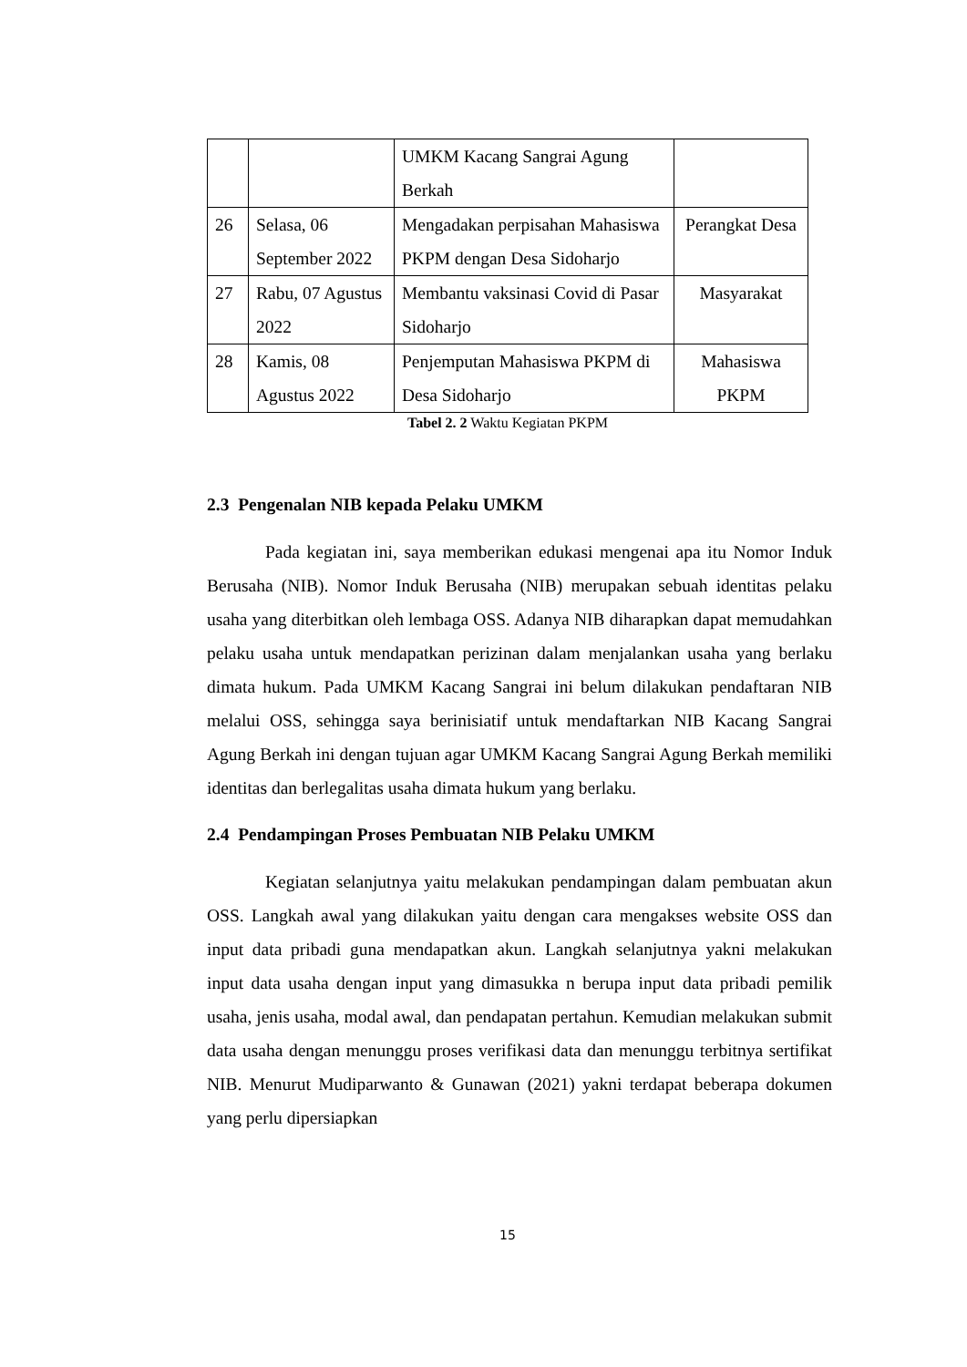| | | UMKM Kacang Sangrai Agung Berkah | |
| 26 | Selasa, 06 September 2022 | Mengadakan perpisahan Mahasiswa PKPM dengan Desa Sidoharjo | Perangkat Desa |
| 27 | Rabu, 07 Agustus 2022 | Membantu vaksinasi Covid di Pasar Sidoharjo | Masyarakat |
| 28 | Kamis, 08 Agustus 2022 | Penjemputan Mahasiswa PKPM di Desa Sidoharjo | Mahasiswa PKPM |
Tabel 2. 2 Waktu Kegiatan PKPM
2.3 Pengenalan NIB kepada Pelaku UMKM
Pada kegiatan ini, saya memberikan edukasi mengenai apa itu Nomor Induk Berusaha (NIB). Nomor Induk Berusaha (NIB) merupakan sebuah identitas pelaku usaha yang diterbitkan oleh lembaga OSS. Adanya NIB diharapkan dapat memudahkan pelaku usaha untuk mendapatkan perizinan dalam menjalankan usaha yang berlaku dimata hukum. Pada UMKM Kacang Sangrai ini belum dilakukan pendaftaran NIB melalui OSS, sehingga saya berinisiatif untuk mendaftarkan NIB Kacang Sangrai Agung Berkah ini dengan tujuan agar UMKM Kacang Sangrai Agung Berkah memiliki identitas dan berlegalitas usaha dimata hukum yang berlaku.
2.4 Pendampingan Proses Pembuatan NIB Pelaku UMKM
Kegiatan selanjutnya yaitu melakukan pendampingan dalam pembuatan akun OSS. Langkah awal yang dilakukan yaitu dengan cara mengakses website OSS dan input data pribadi guna mendapatkan akun. Langkah selanjutnya yakni melakukan input data usaha dengan input yang dimasukka n berupa input data pribadi pemilik usaha, jenis usaha, modal awal, dan pendapatan pertahun. Kemudian melakukan submit data usaha dengan menunggu proses verifikasi data dan menunggu terbitnya sertifikat NIB. Menurut Mudiparwanto & Gunawan (2021) yakni terdapat beberapa dokumen yang perlu dipersiapkan
15